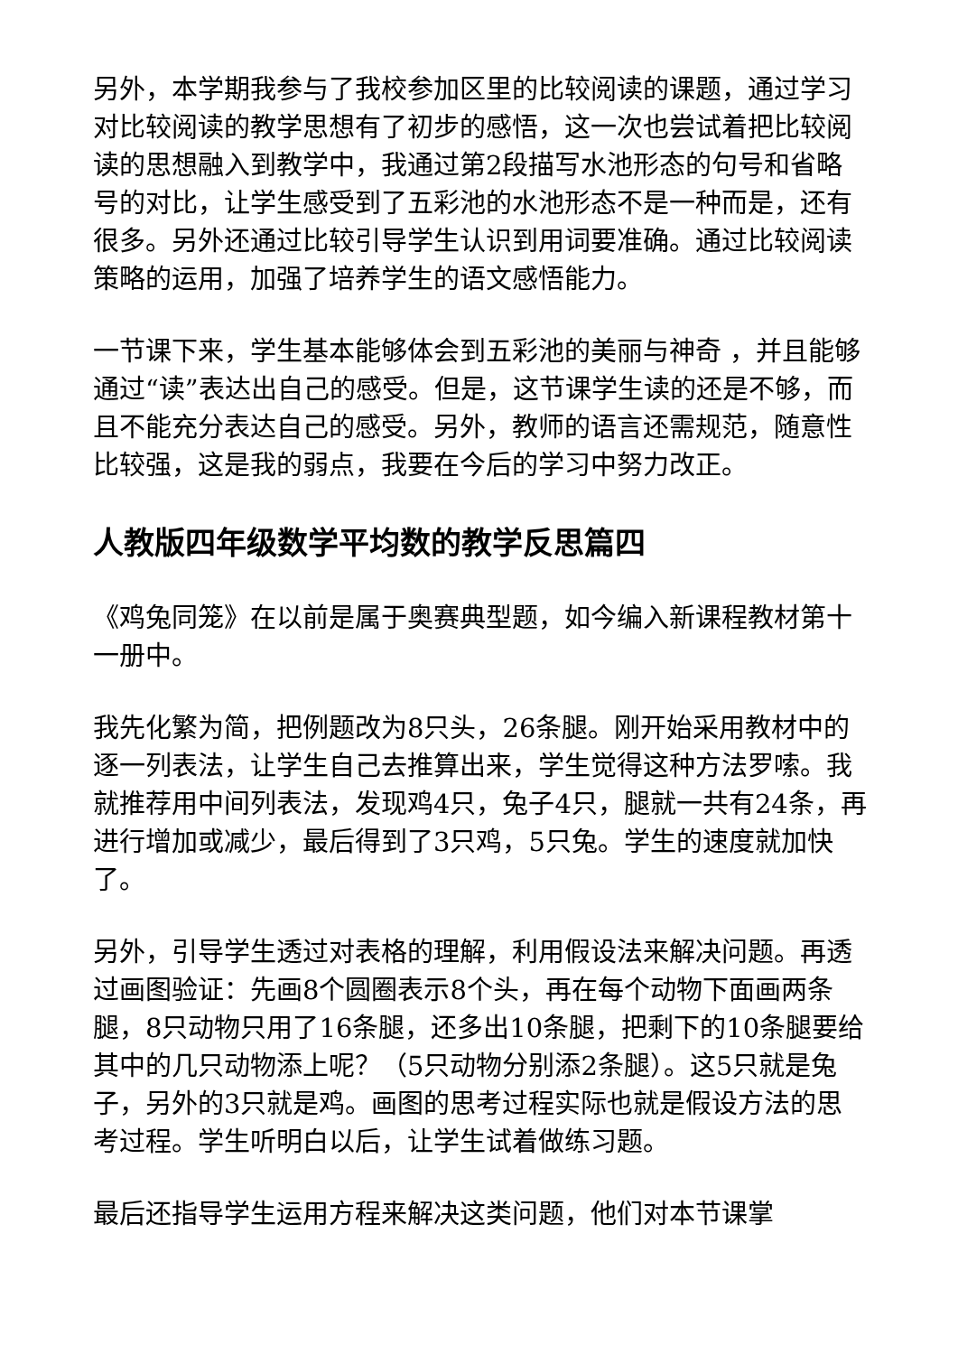另外，本学期我参与了我校参加区里的比较阅读的课题，通过学习对比较阅读的教学思想有了初步的感悟，这一次也尝试着把比较阅读的思想融入到教学中，我通过第2段描写水池形态的句号和省略号的对比，让学生感受到了五彩池的水池形态不是一种而是，还有很多。另外还通过比较引导学生认识到用词要准确。通过比较阅读策略的运用，加强了培养学生的语文感悟能力。
一节课下来，学生基本能够体会到五彩池的美丽与神奇 ，并且能够通过“读”表达出自己的感受。但是，这节课学生读的还是不够，而且不能充分表达自己的感受。另外，教师的语言还需规范，随意性比较强，这是我的弱点，我要在今后的学习中努力改正。
人教版四年级数学平均数的教学反思篇四
《鸡兔同笼》在以前是属于奥赛典型题，如今编入新课程教材第十一册中。
我先化繁为简，把例题改为8只头，26条腿。刚开始采用教材中的逐一列表法，让学生自己去推算出来，学生觉得这种方法罗嗦。我就推荐用中间列表法，发现鸡4只，兔子4只，腿就一共有24条，再进行增加或减少，最后得到了3只鸡，5只兔。学生的速度就加快了。
另外，引导学生透过对表格的理解，利用假设法来解决问题。再透过画图验证：先画8个圆圈表示8个头，再在每个动物下面画两条腿，8只动物只用了16条腿，还多出10条腿，把剩下的10条腿要给其中的几只动物添上呢？（5只动物分别添2条腿）。这5只就是兔子，另外的3只就是鸡。画图的思考过程实际也就是假设方法的思考过程。学生听明白以后，让学生试着做练习题。
最后还指导学生运用方程来解决这类问题，他们对本节课掌